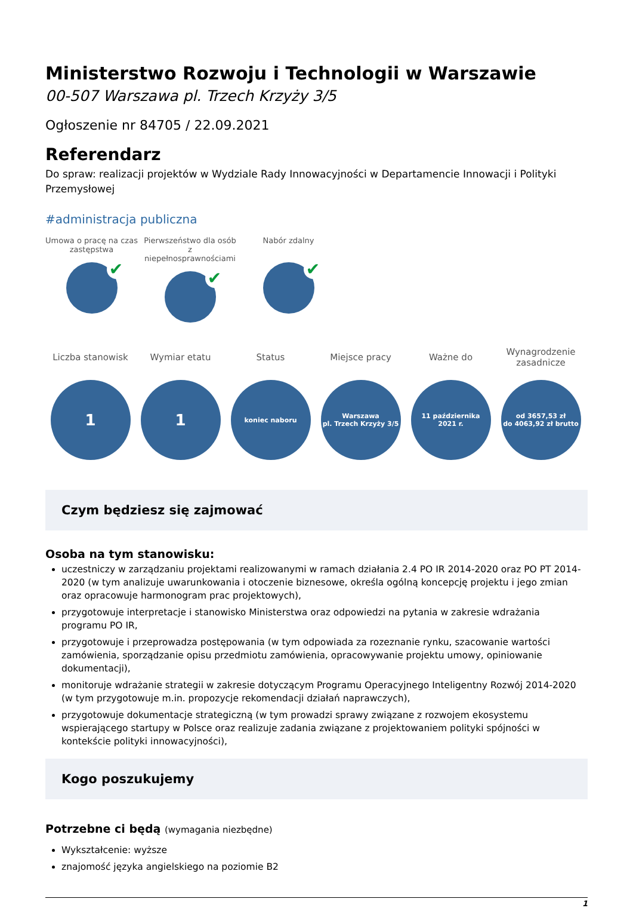Ministerstwo Rozwoju i Technologii w Warszawie
00-507 Warszawa pl. Trzech Krzyży 3/5
Ogłoszenie nr 84705 / 22.09.2021
Referendarz
Do spraw: realizacji projektów w Wydziale Rady Innowacyjności w Departamencie Innowacji i Polityki Przemysłowej
#administracja publiczna
Umowa o pracę na czas zastępstwa
✔
Pierwszeństwo dla osób z niepełnosprawnościami
✔
Nabór zdalny
✔
Liczba stanowisk
1
Wymiar etatu
1
Status
koniec naboru
Miejsce pracy
Warszawa
pl. Trzech Krzyży 3/5
Ważne do
11 października
2021 r.
Wynagrodzenie zasadnicze
od 3657,53 zł
do 4063,92 zł brutto
Czym będziesz się zajmować
Osoba na tym stanowisku:
uczestniczy w zarządzaniu projektami realizowanymi w ramach działania 2.4 PO IR 2014-2020 oraz PO PT 2014-2020 (w tym analizuje uwarunkowania i otoczenie biznesowe, określa ogólną koncepcję projektu i jego zmian oraz opracowuje harmonogram prac projektowych),
przygotowuje interpretacje i stanowisko Ministerstwa oraz odpowiedzi na pytania w zakresie wdrażania programu PO IR,
przygotowuje i przeprowadza postępowania (w tym odpowiada za rozeznanie rynku, szacowanie wartości zamówienia, sporządzanie opisu przedmiotu zamówienia, opracowywanie projektu umowy, opiniowanie dokumentacji),
monitoruje wdrażanie strategii w zakresie dotyczącym Programu Operacyjnego Inteligentny Rozwój 2014-2020 (w tym przygotowuje m.in. propozycje rekomendacji działań naprawczych),
przygotowuje dokumentacje strategiczną (w tym prowadzi sprawy związane z rozwojem ekosystemu wspierającego startupy w Polsce oraz realizuje zadania związane z projektowaniem polityki spójności w kontekście polityki innowacyjności),
Kogo poszukujemy
Potrzebne ci będą (wymagania niezbędne)
Wykształcenie: wyższe
znajomość języka angielskiego na poziomie B2
1